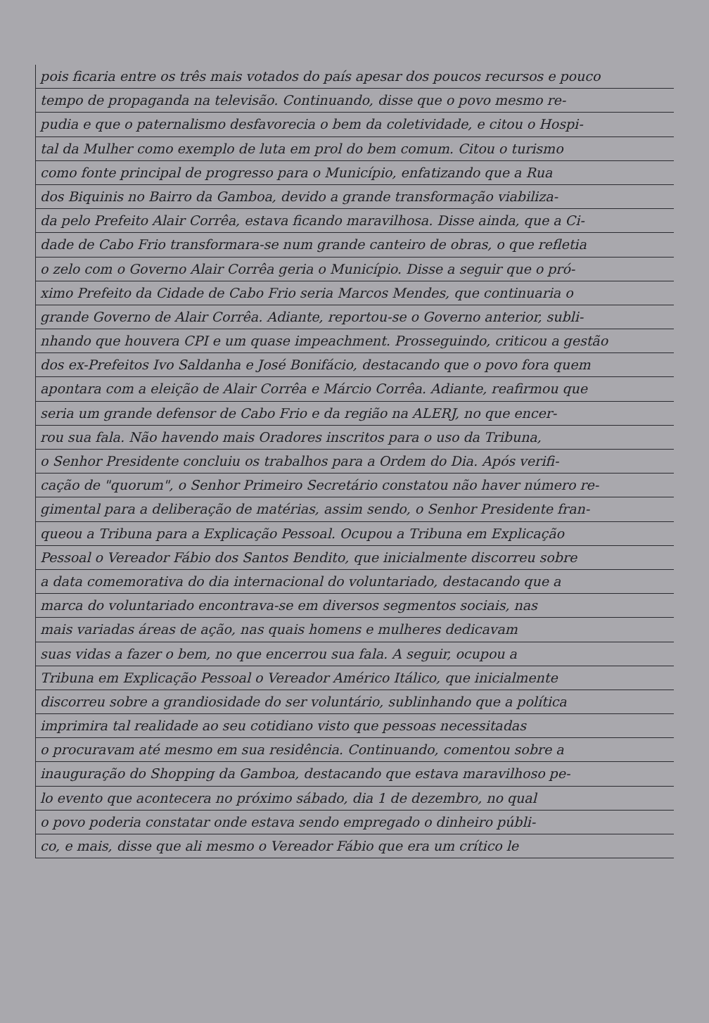pois ficaria entre os três mais votados do país apesar dos poucos recursos e pouco
tempo de propaganda na televisão. Continuando, disse que o povo mesmo re-
pudia e que o paternalismo desfavorecia o bem da coletividade, e citou o Hospi-
tal da Mulher como exemplo de luta em prol do bem comum. Citou o turismo
como fonte principal de progresso para o Município, enfatizando que a Rua
dos Biquinis no Bairro da Gamboa, devido a grande transformação viabiliza-
da pelo Prefeito Alair Corrêa, estava ficando maravilhosa. Disse ainda, que a Ci-
dade de Cabo Frio transformara-se num grande canteiro de obras, o que refletia
o zelo com o Governo Alair Corrêa geria o Município. Disse a seguir que o pró-
ximo Prefeito da Cidade de Cabo Frio seria Marcos Mendes, que continuaria o
grande Governo de Alair Corrêa. Adiante, reportou-se o Governo anterior, subli-
nhando que houvera CPI e um quase impeachment. Prosseguindo, criticou a gestão
dos ex-Prefeitos Ivo Saldanha e José Bonifácio, destacando que o povo fora quem
apontara com a eleição de Alair Corrêa e Márcio Corrêa. Adiante, reafirmou que
seria um grande defensor de Cabo Frio e da região na ALERJ, no que encer-
rou sua fala. Não havendo mais Oradores inscritos para o uso da Tribuna,
o Senhor Presidente concluiu os trabalhos para a Ordem do Dia. Após verifi-
cação de "quorum", o Senhor Primeiro Secretário constatou não haver número re-
gimental para a deliberação de matérias, assim sendo, o Senhor Presidente fran-
queou a Tribuna para a Explicação Pessoal. Ocupou a Tribuna em Explicação
Pessoal o Vereador Fábio dos Santos Bendito, que inicialmente discorreu sobre
a data comemorativa do dia internacional do voluntariado, destacando que a
marca do voluntariado encontrava-se em diversos segmentos sociais, nas
mais variadas áreas de ação, nas quais homens e mulheres dedicavam
suas vidas a fazer o bem, no que encerrou sua fala. A seguir, ocupou a
Tribuna em Explicação Pessoal o Vereador Américo Itálico, que inicialmente
discorreu sobre a grandiosidade do ser voluntário, sublinhando que a política
imprimira tal realidade ao seu cotidiano visto que pessoas necessitadas
o procuravam até mesmo em sua residência. Continuando, comentou sobre a
inauguração do Shopping da Gamboa, destacando que estava maravilhoso pe-
lo evento que acontecera no próximo sábado, dia 1 de dezembro, no qual
o povo poderia constatar onde estava sendo empregado o dinheiro públi-
co, e mais, disse que ali mesmo o Vereador Fábio que era um crítico le